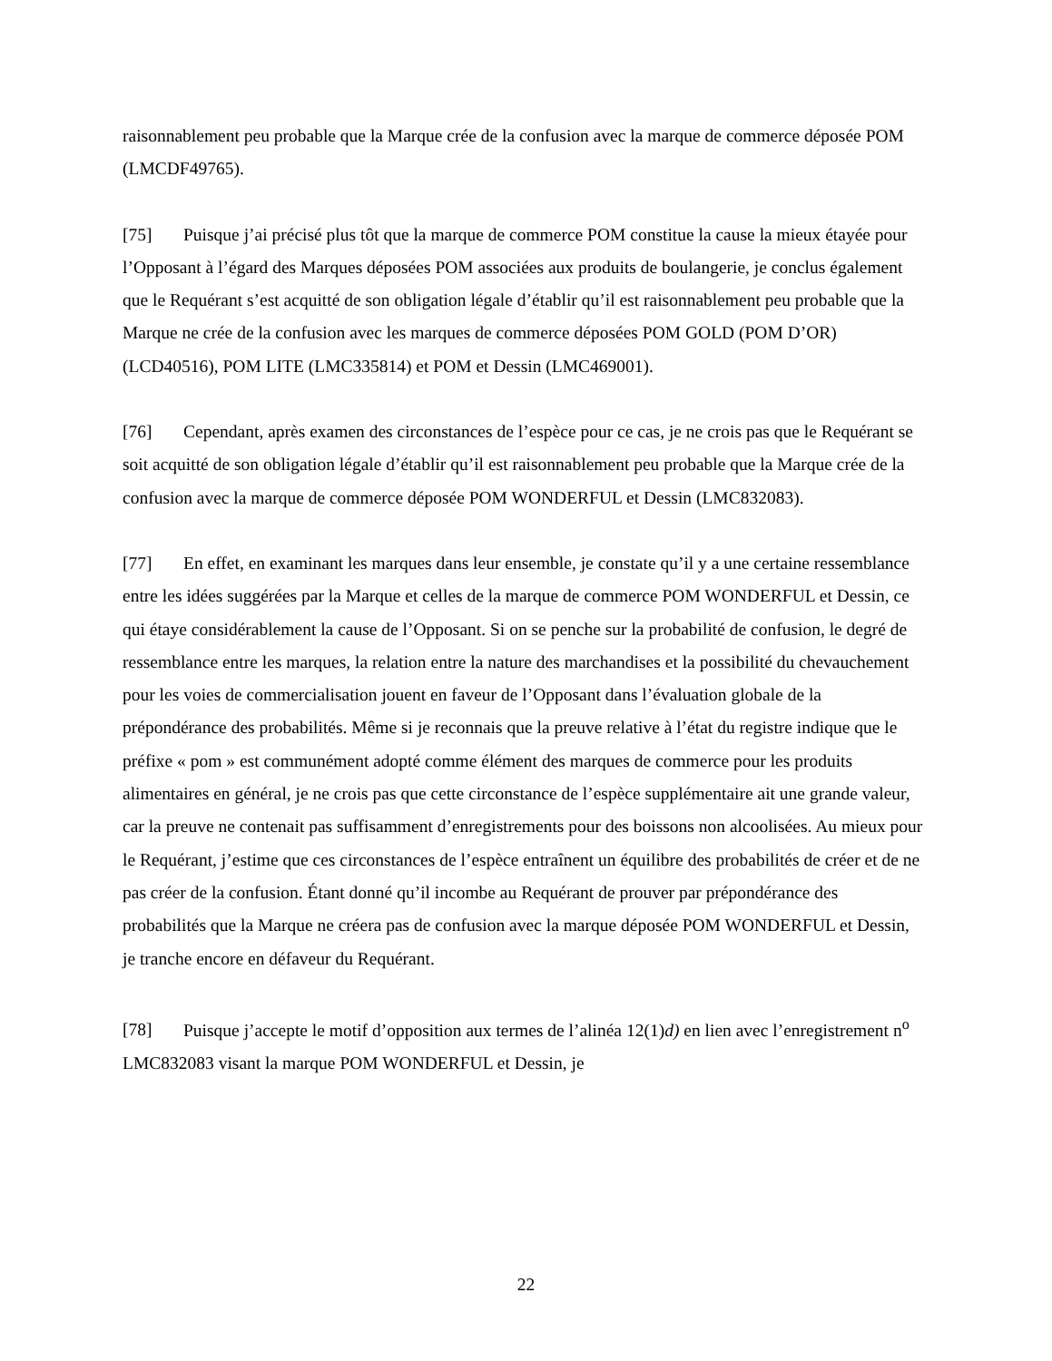raisonnablement peu probable que la Marque crée de la confusion avec la marque de commerce déposée POM (LMCDF49765).
[75] Puisque j’ai précisé plus tôt que la marque de commerce POM constitue la cause la mieux étayée pour l’Opposant à l’égard des Marques déposées POM associées aux produits de boulangerie, je conclus également que le Requérant s’est acquitté de son obligation légale d’établir qu’il est raisonnablement peu probable que la Marque ne crée de la confusion avec les marques de commerce déposées POM GOLD (POM D’OR) (LCD40516), POM LITE (LMC335814) et POM et Dessin (LMC469001).
[76] Cependant, après examen des circonstances de l’espèce pour ce cas, je ne crois pas que le Requérant se soit acquitté de son obligation légale d’établir qu’il est raisonnablement peu probable que la Marque crée de la confusion avec la marque de commerce déposée POM WONDERFUL et Dessin (LMC832083).
[77] En effet, en examinant les marques dans leur ensemble, je constate qu’il y a une certaine ressemblance entre les idées suggérées par la Marque et celles de la marque de commerce POM WONDERFUL et Dessin, ce qui étaye considérablement la cause de l’Opposant. Si on se penche sur la probabilité de confusion, le degré de ressemblance entre les marques, la relation entre la nature des marchandises et la possibilité du chevauchement pour les voies de commercialisation jouent en faveur de l’Opposant dans l’évaluation globale de la prépondérance des probabilités. Même si je reconnais que la preuve relative à l’état du registre indique que le préfixe « pom » est communément adopté comme élément des marques de commerce pour les produits alimentaires en général, je ne crois pas que cette circonstance de l’espèce supplémentaire ait une grande valeur, car la preuve ne contenait pas suffisamment d’enregistrements pour des boissons non alcoolisées. Au mieux pour le Requérant, j’estime que ces circonstances de l’espèce entraînent un équilibre des probabilités de créer et de ne pas créer de la confusion. Étant donné qu’il incombe au Requérant de prouver par prépondérance des probabilités que la Marque ne créera pas de confusion avec la marque déposée POM WONDERFUL et Dessin, je tranche encore en défaveur du Requérant.
[78] Puisque j’accepte le motif d’opposition aux termes de l’alinéa 12(1)d) en lien avec l’enregistrement n<sup>o</sup> LMC832083 visant la marque POM WONDERFUL et Dessin, je
22